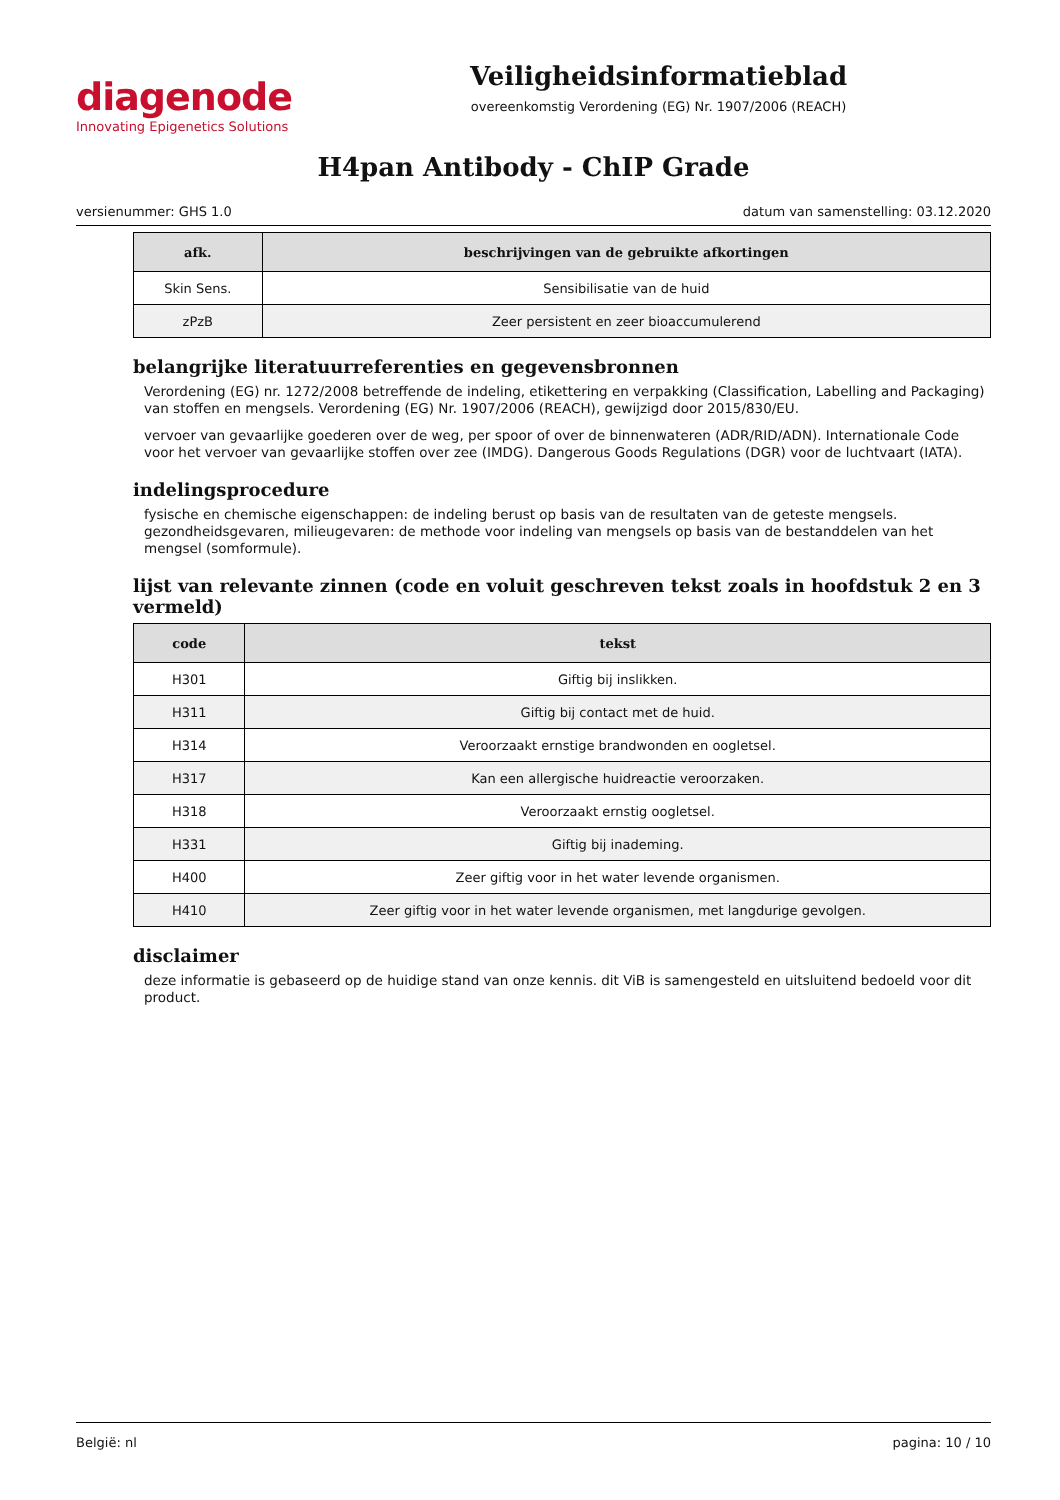diagenode
Innovating Epigenetics Solutions
Veiligheidsinformatieblad
overeenkomstig Verordening (EG) Nr. 1907/2006 (REACH)
H4pan Antibody - ChIP Grade
versienummer: GHS 1.0 datum van samenstelling: 03.12.2020
| afk. | beschrijvingen van de gebruikte afkortingen |
| --- | --- |
| Skin Sens. | Sensibilisatie van de huid |
| zPzB | Zeer persistent en zeer bioaccumulerend |
belangrijke literatuurreferenties en gegevensbronnen
Verordening (EG) nr. 1272/2008 betreffende de indeling, etikettering en verpakking (Classification, Labelling and Packaging) van stoffen en mengsels. Verordening (EG) Nr. 1907/2006 (REACH), gewijzigd door 2015/830/EU.
vervoer van gevaarlijke goederen over de weg, per spoor of over de binnenwateren (ADR/RID/ADN). Internationale Code voor het vervoer van gevaarlijke stoffen over zee (IMDG). Dangerous Goods Regulations (DGR) voor de luchtvaart (IATA).
indelingsprocedure
fysische en chemische eigenschappen: de indeling berust op basis van de resultaten van de geteste mengsels.
gezondheidsgevaren, milieugevaren: de methode voor indeling van mengsels op basis van de bestanddelen van het mengsel (somformule).
lijst van relevante zinnen (code en voluit geschreven tekst zoals in hoofdstuk 2 en 3 vermeld)
| code | tekst |
| --- | --- |
| H301 | Giftig bij inslikken. |
| H311 | Giftig bij contact met de huid. |
| H314 | Veroorzaakt ernstige brandwonden en oogletsel. |
| H317 | Kan een allergische huidreactie veroorzaken. |
| H318 | Veroorzaakt ernstig oogletsel. |
| H331 | Giftig bij inademing. |
| H400 | Zeer giftig voor in het water levende organismen. |
| H410 | Zeer giftig voor in het water levende organismen, met langdurige gevolgen. |
disclaimer
deze informatie is gebaseerd op de huidige stand van onze kennis. dit ViB is samengesteld en uitsluitend bedoeld voor dit product.
België: nl pagina: 10 / 10